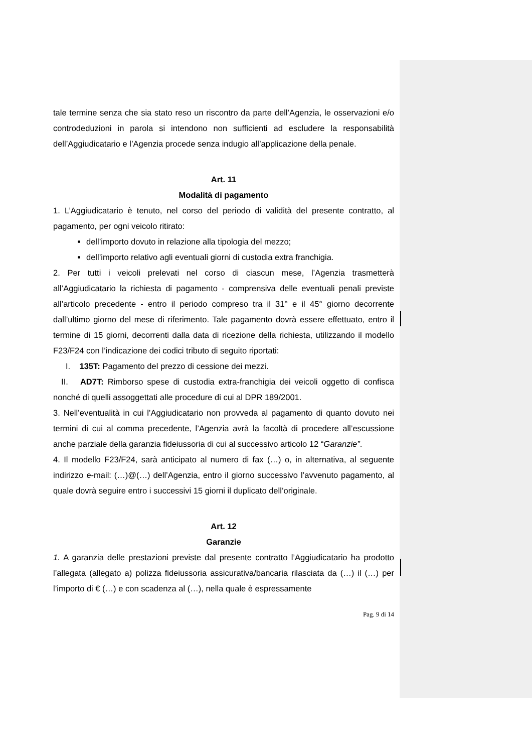tale termine senza che sia stato reso un riscontro da parte dell’Agenzia, le osservazioni e/o controdeduzioni in parola si intendono non sufficienti ad escludere la responsabilità dell’Aggiudicatario e l’Agenzia procede senza indugio all’applicazione della penale.
Art. 11
Modalità di pagamento
1. L’Aggiudicatario è tenuto, nel corso del periodo di validità del presente contratto, al pagamento, per ogni veicolo ritirato:
dell’importo dovuto in relazione alla tipologia del mezzo;
dell’importo relativo agli eventuali giorni di custodia extra franchigia.
2. Per tutti i veicoli prelevati nel corso di ciascun mese, l’Agenzia trasmetterà all’Aggiudicatario la richiesta di pagamento - comprensiva delle eventuali penali previste all’articolo precedente - entro il periodo compreso tra il 31° e il 45° giorno decorrente dall’ultimo giorno del mese di riferimento. Tale pagamento dovrà essere effettuato, entro il termine di 15 giorni, decorrenti dalla data di ricezione della richiesta, utilizzando il modello F23/F24 con l’indicazione dei codici tributo di seguito riportati:
I. 135T: Pagamento del prezzo di cessione dei mezzi.
II. AD7T: Rimborso spese di custodia extra-franchigia dei veicoli oggetto di confisca nonché di quelli assoggettati alle procedure di cui al DPR 189/2001.
3. Nell’eventualità in cui l’Aggiudicatario non provveda al pagamento di quanto dovuto nei termini di cui al comma precedente, l’Agenzia avrà la facoltà di procedere all’escussione anche parziale della garanzia fideiussoria di cui al successivo articolo 12 “Garanzie”.
4. Il modello F23/F24, sarà anticipato al numero di fax (…) o, in alternativa, al seguente indirizzo e-mail: (…)@(…) dell’Agenzia, entro il giorno successivo l’avvenuto pagamento, al quale dovrà seguire entro i successivi 15 giorni il duplicato dell’originale.
Art. 12
Garanzie
1. A garanzia delle prestazioni previste dal presente contratto l’Aggiudicatario ha prodotto l’allegata (allegato a) polizza fideiussoria assicurativa/bancaria rilasciata da (…) il (…) per l’importo di € (…) e con scadenza al (…), nella quale è espressamente
Pag. 9 di 14